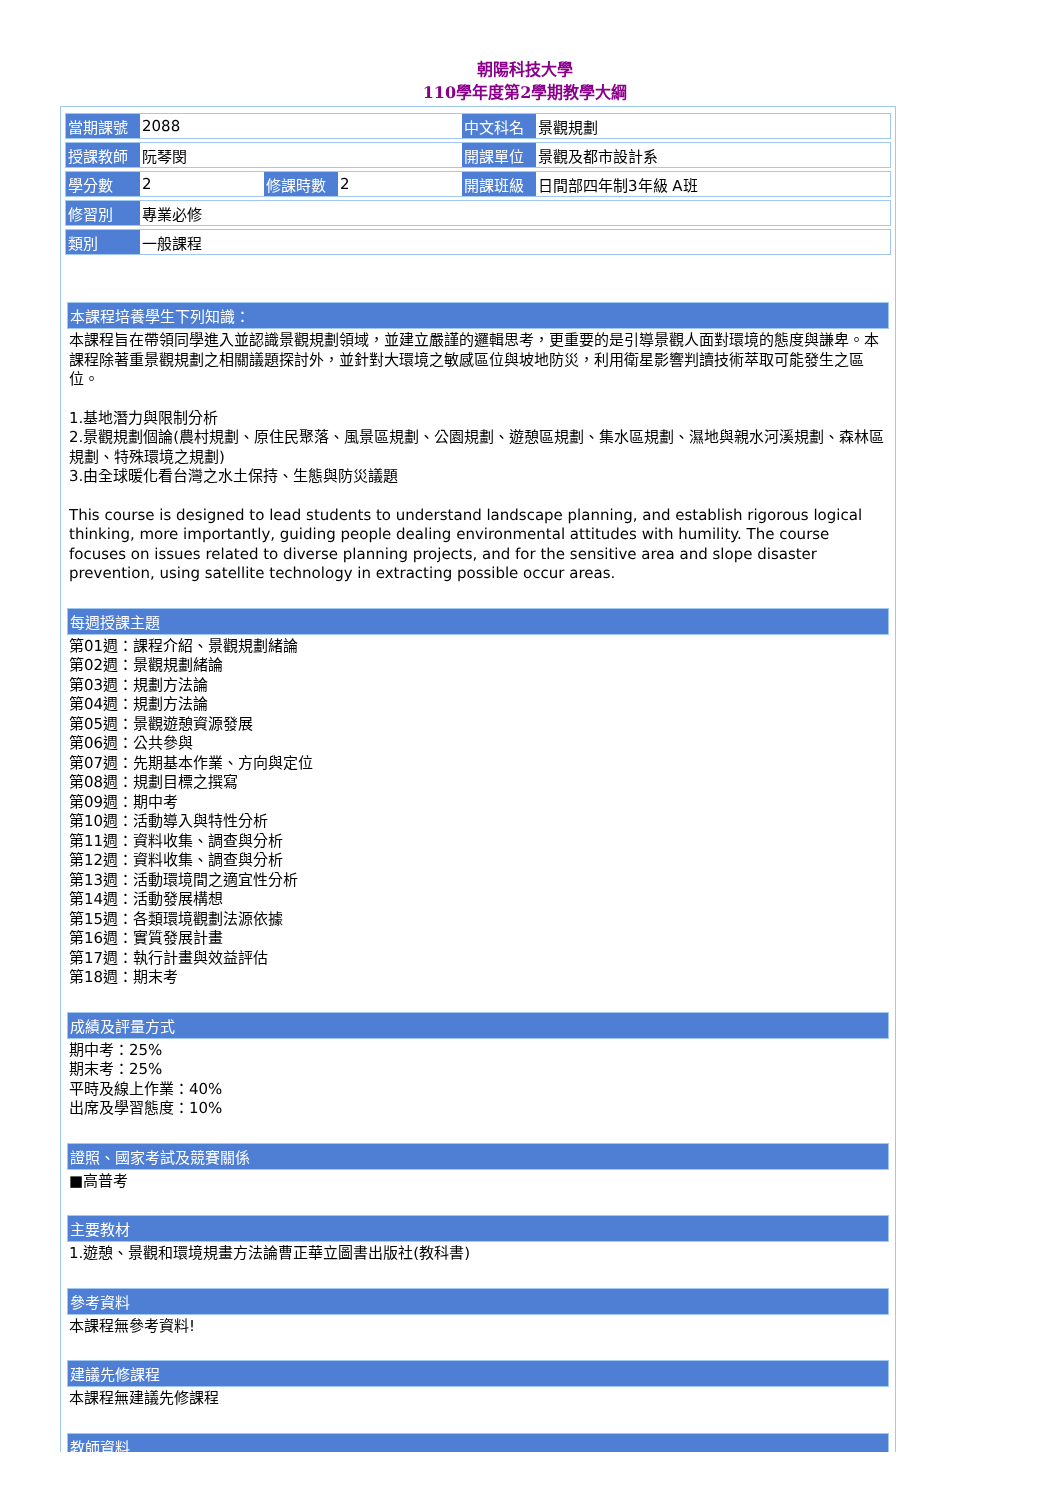朝陽科技大學
110學年度第2學期教學大綱
| 當期課號 | 2088 | | | 中文科名 | 景觀規劃 |
| 授課教師 | 阮琴閔 | | | 開課單位 | 景觀及都市設計系 |
| 學分數 | 2 | 修課時數 | 2 | 開課班級 | 日間部四年制3年級 A班 |
| 修習別 | 專業必修 | | | | |
| 類別 | 一般課程 | | | | |
本課程培養學生下列知識：
本課程旨在帶領同學進入並認識景觀規劃領域，並建立嚴謹的邏輯思考，更重要的是引導景觀人面對環境的態度與謙卑。本課程除著重景觀規劃之相關議題探討外，並針對大環境之敏感區位與坡地防災，利用衛星影響判讀技術萃取可能發生之區位。
1.基地潛力與限制分析
2.景觀規劃個論(農村規劃、原住民聚落、風景區規劃、公園規劃、遊憩區規劃、集水區規劃、濕地與親水河溪規劃、森林區規劃、特殊環境之規劃)
3.由全球暖化看台灣之水土保持、生態與防災議題
This course is designed to lead students to understand landscape planning, and establish rigorous logical thinking, more importantly, guiding people dealing environmental attitudes with humility. The course focuses on issues related to diverse planning projects, and for the sensitive area and slope disaster prevention, using satellite technology in extracting possible occur areas.
每週授課主題
第01週：課程介紹、景觀規劃緒論
第02週：景觀規劃緒論
第03週：規劃方法論
第04週：規劃方法論
第05週：景觀遊憩資源發展
第06週：公共參與
第07週：先期基本作業、方向與定位
第08週：規劃目標之撰寫
第09週：期中考
第10週：活動導入與特性分析
第11週：資料收集、調查與分析
第12週：資料收集、調查與分析
第13週：活動環境間之適宜性分析
第14週：活動發展構想
第15週：各類環境觀劃法源依據
第16週：實質發展計畫
第17週：執行計畫與效益評估
第18週：期末考
成績及評量方式
期中考：25%
期末考：25%
平時及線上作業：40%
出席及學習態度：10%
證照、國家考試及競賽關係
■高普考
主要教材
1.遊憩、景觀和環境規畫方法論曹正華立圖書出版社(教科書)
參考資料
本課程無參考資料!
建議先修課程
本課程無建議先修課程
教師資料